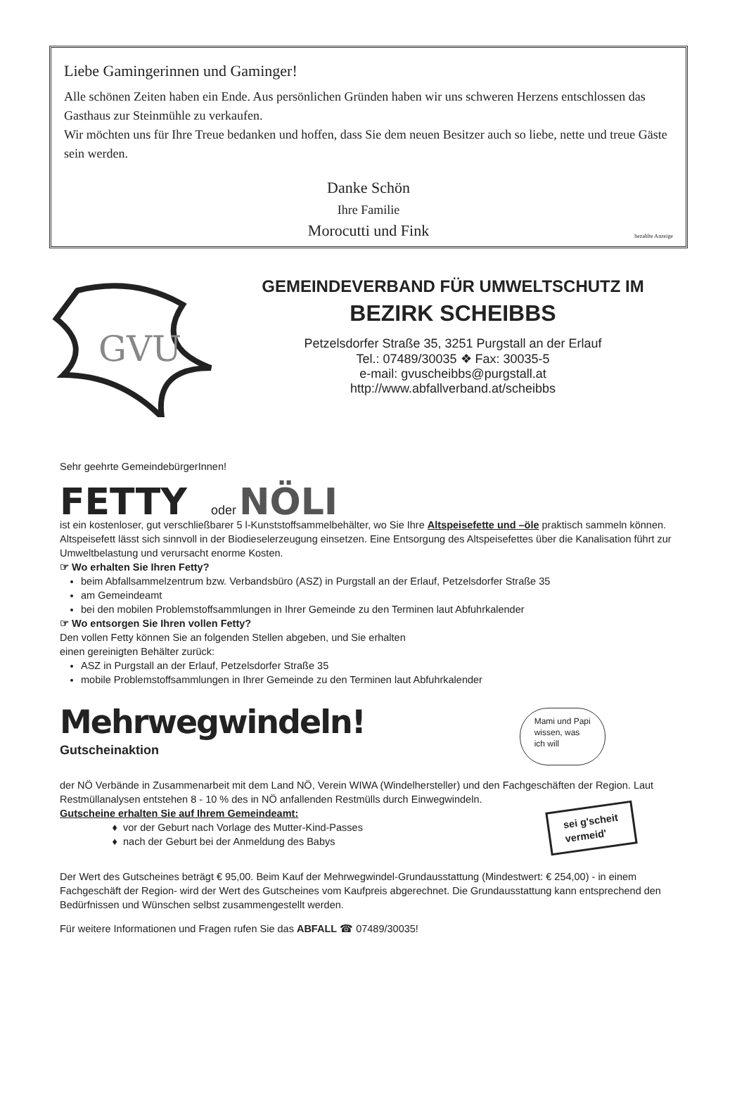Liebe Gamingerinnen und Gaminger!
Alle schönen Zeiten haben ein Ende. Aus persönlichen Gründen haben wir uns schweren Herzens entschlossen das Gasthaus zur Steinmühle zu verkaufen.
Wir möchten uns für Ihre Treue bedanken und hoffen, dass Sie dem neuen Besitzer auch so liebe, nette und treue Gäste sein werden.
Danke Schön
Ihre Familie
Morocutti und Fink
bezahlte Anzeige
GVU
GEMEINDEVERBAND FÜR UMWELTSCHUTZ IM
BEZIRK SCHEIBBS
Petzelsdorfer Straße 35, 3251 Purgstall an der Erlauf
Tel.: 07489/30035 ❖ Fax: 30035-5
e-mail: gvuscheibbs@purgstall.at
http://www.abfallverband.at/scheibbs
Sehr geehrte GemeindebürgerInnen!
FETTY oder NÖLI
ist ein kostenloser, gut verschließbarer 5 l-Kunststoffsammelbehälter, wo Sie Ihre Altspeisefette und –öle praktisch sammeln können. Altspeisefett lässt sich sinnvoll in der Biodieselerzeugung einsetzen. Eine Entsorgung des Altspeisefettes über die Kanalisation führt zur Umweltbelastung und verursacht enorme Kosten.
☞ Wo erhalten Sie Ihren Fetty?
beim Abfallsammelzentrum bzw. Verbandsbüro (ASZ) in Purgstall an der Erlauf, Petzelsdorfer Straße 35
am Gemeindeamt
bei den mobilen Problemstoffsammlungen in Ihrer Gemeinde zu den Terminen laut Abfuhrkalender
☞ Wo entsorgen Sie Ihren vollen Fetty?
Den vollen Fetty können Sie an folgenden Stellen abgeben, und Sie erhalten
einen gereinigten Behälter zurück:
ASZ in Purgstall an der Erlauf, Petzelsdorfer Straße 35
mobile Problemstoffsammlungen in Ihrer Gemeinde zu den Terminen laut Abfuhrkalender
Mehrwegwindeln!
Gutscheinaktion
Mami und Papi
wissen, was
ich will
der NÖ Verbände in Zusammenarbeit mit dem Land NÖ, Verein WIWA (Windelhersteller) und den Fachgeschäften der Region. Laut Restmüllanalysen entstehen 8 - 10 % des in NÖ anfallenden Restmülls durch Einwegwindeln.
sei g'scheit
vermeid'
Gutscheine erhalten Sie auf Ihrem Gemeindeamt:
vor der Geburt nach Vorlage des Mutter-Kind-Passes
nach der Geburt bei der Anmeldung des Babys
Der Wert des Gutscheines beträgt € 95,00. Beim Kauf der Mehrwegwindel-Grundausstattung (Mindestwert: € 254,00) - in einem Fachgeschäft der Region- wird der Wert des Gutscheines vom Kaufpreis abgerechnet. Die Grundausstattung kann entsprechend den Bedürfnissen und Wünschen selbst zusammengestellt werden.
Für weitere Informationen und Fragen rufen Sie das ABFALL ☎ 07489/30035!